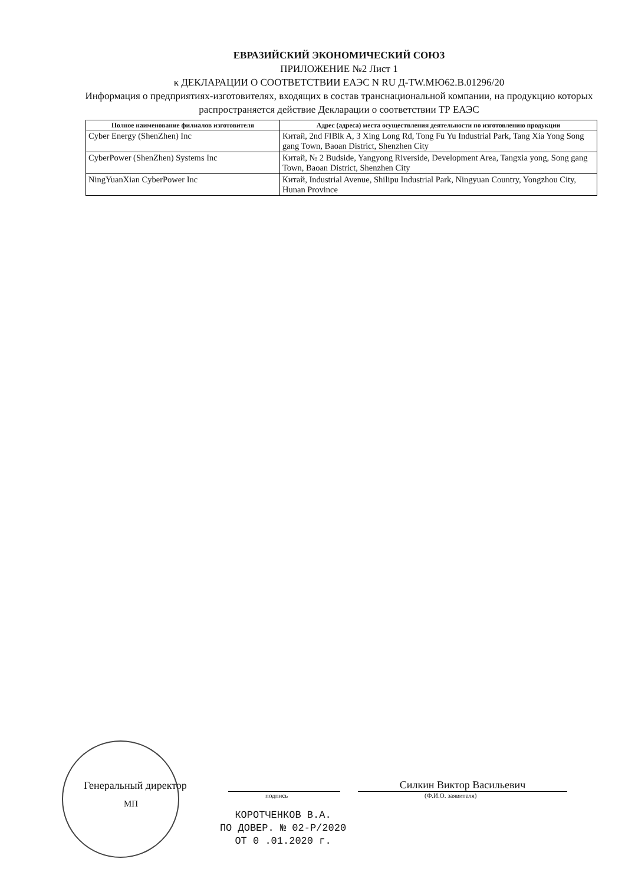ЕВРАЗИЙСКИЙ ЭКОНОМИЧЕСКИЙ СОЮЗ
ПРИЛОЖЕНИЕ №2 Лист 1
к ДЕКЛАРАЦИИ О СООТВЕТСТВИИ ЕАЭС N RU Д-TW.МЮ62.В.01296/20
Информация о предприятиях-изготовителях, входящих в состав транснациональной компании, на продукцию которых распространяется действие Декларации о соответствии ТР ЕАЭС
| Полное наименование филиалов изготовителя | Адрес (адреса) места осуществления деятельности по изготовлению продукции |
| --- | --- |
| Cyber Energy (ShenZhen) Inc | Китай, 2nd FIBlk A, 3 Xing Long Rd, Tong Fu Yu Industrial Park, Tang Xia Yong Song gang Town, Baoan District, Shenzhen City |
| CyberPower (ShenZhen) Systems Inc | Китай, № 2 Budside, Yangyong Riverside, Development Area, Tangxia yong, Song gang Town, Baoan District, Shenzhen City |
| NingYuanXian CyberPower Inc | Китай, Industrial Avenue, Shilipu Industrial Park, Ningyuan Country, Yongzhou City, Hunan Province |
Генеральный директор
Силкин Виктор Васильевич
подпись (Ф.И.О. заявителя)
МП
КОРОТЧЕНКОВ В.А.
ПО ДОВЕР. № 02-Р/2020
ОТ 0 .01.2020 г.